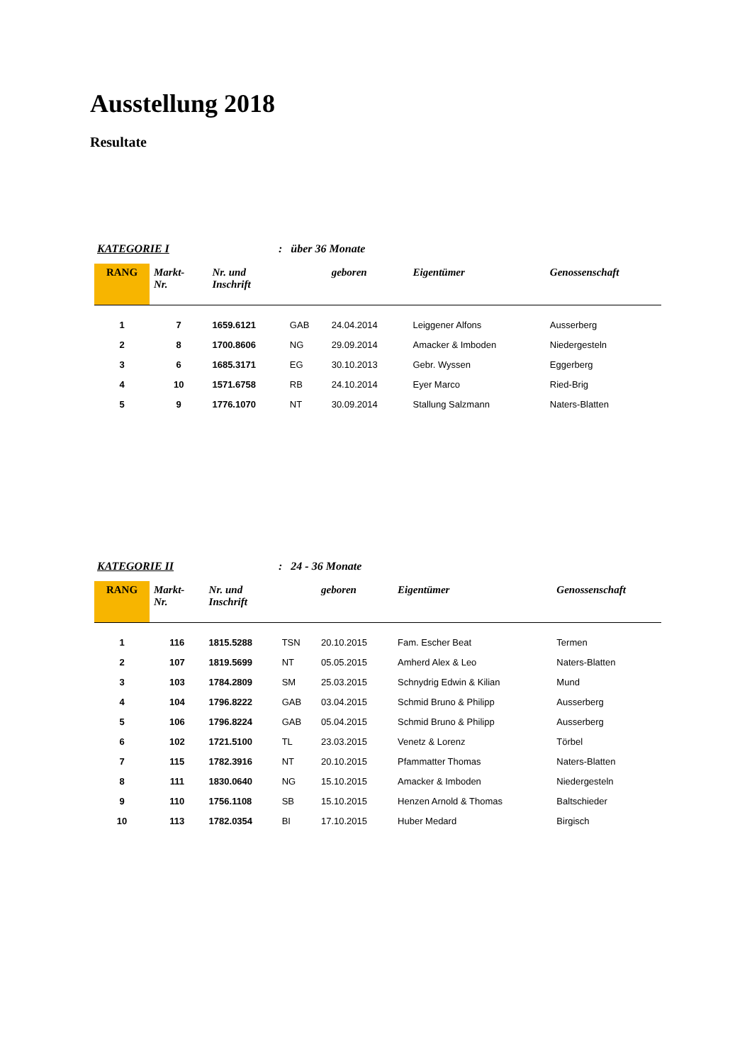Ausstellung 2018
Resultate
KATEGORIE I : über 36 Monate
| RANG | Markt- Nr. | Nr. und Inschrift | | geboren | Eigentümer | Genossenschaft |
| --- | --- | --- | --- | --- | --- | --- |
| 1 | 7 | 1659.6121 | GAB | 24.04.2014 | Leiggener Alfons | Ausserberg |
| 2 | 8 | 1700.8606 | NG | 29.09.2014 | Amacker & Imboden | Niedergesteln |
| 3 | 6 | 1685.3171 | EG | 30.10.2013 | Gebr. Wyssen | Eggerberg |
| 4 | 10 | 1571.6758 | RB | 24.10.2014 | Eyer Marco | Ried-Brig |
| 5 | 9 | 1776.1070 | NT | 30.09.2014 | Stallung Salzmann | Naters-Blatten |
KATEGORIE II : 24 - 36 Monate
| RANG | Markt- Nr. | Nr. und Inschrift | | geboren | Eigentümer | Genossenschaft |
| --- | --- | --- | --- | --- | --- | --- |
| 1 | 116 | 1815.5288 | TSN | 20.10.2015 | Fam. Escher Beat | Termen |
| 2 | 107 | 1819.5699 | NT | 05.05.2015 | Amherd Alex & Leo | Naters-Blatten |
| 3 | 103 | 1784.2809 | SM | 25.03.2015 | Schnydrig Edwin & Kilian | Mund |
| 4 | 104 | 1796.8222 | GAB | 03.04.2015 | Schmid Bruno & Philipp | Ausserberg |
| 5 | 106 | 1796.8224 | GAB | 05.04.2015 | Schmid Bruno & Philipp | Ausserberg |
| 6 | 102 | 1721.5100 | TL | 23.03.2015 | Venetz & Lorenz | Törbel |
| 7 | 115 | 1782.3916 | NT | 20.10.2015 | Pfammatter Thomas | Naters-Blatten |
| 8 | 111 | 1830.0640 | NG | 15.10.2015 | Amacker & Imboden | Niedergesteln |
| 9 | 110 | 1756.1108 | SB | 15.10.2015 | Henzen Arnold & Thomas | Baltschieder |
| 10 | 113 | 1782.0354 | BI | 17.10.2015 | Huber Medard | Birgisch |